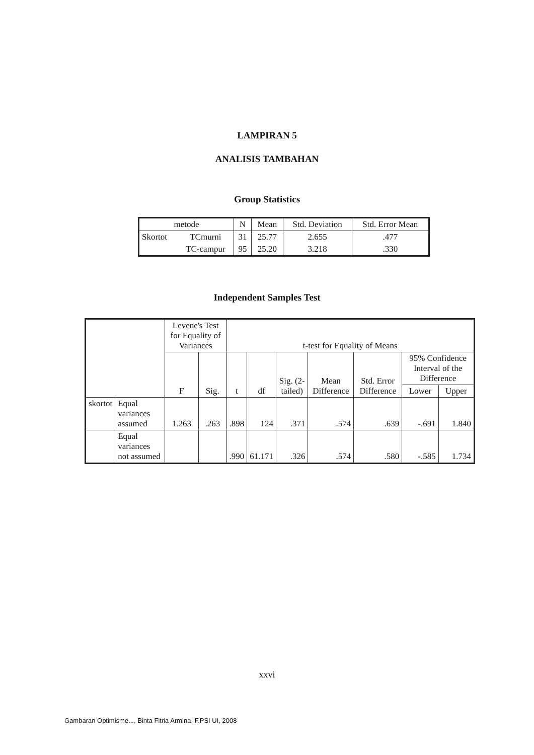LAMPIRAN 5
ANALISIS TAMBAHAN
Group Statistics
| metode | | N | Mean | Std. Deviation | Std. Error Mean |
| --- | --- | --- | --- | --- | --- |
| Skortot | TCmurni | 31 | 25.77 | 2.655 | .477 |
| | TC-campur | 95 | 25.20 | 3.218 | .330 |
Independent Samples Test
| | | Levene's Test for Equality of Variances | | t-test for Equality of Means | | | | | | |
| --- | --- | --- | --- | --- | --- | --- | --- | --- | --- | --- |
| | | F | Sig. | t | df | Sig. (2-tailed) | Mean Difference | Std. Error Difference | 95% Confidence Interval of the Difference | |
| | | | | | | | | | Lower | Upper |
| skortot | Equal variances assumed | 1.263 | .263 | .898 | 124 | .371 | .574 | .639 | -.691 | 1.840 |
| | Equal variances not assumed | | | .990 | 61.171 | .326 | .574 | .580 | -.585 | 1.734 |
xxvi
Gambaran Optimisme..., Binta Fitria Armina, F.PSI UI, 2008